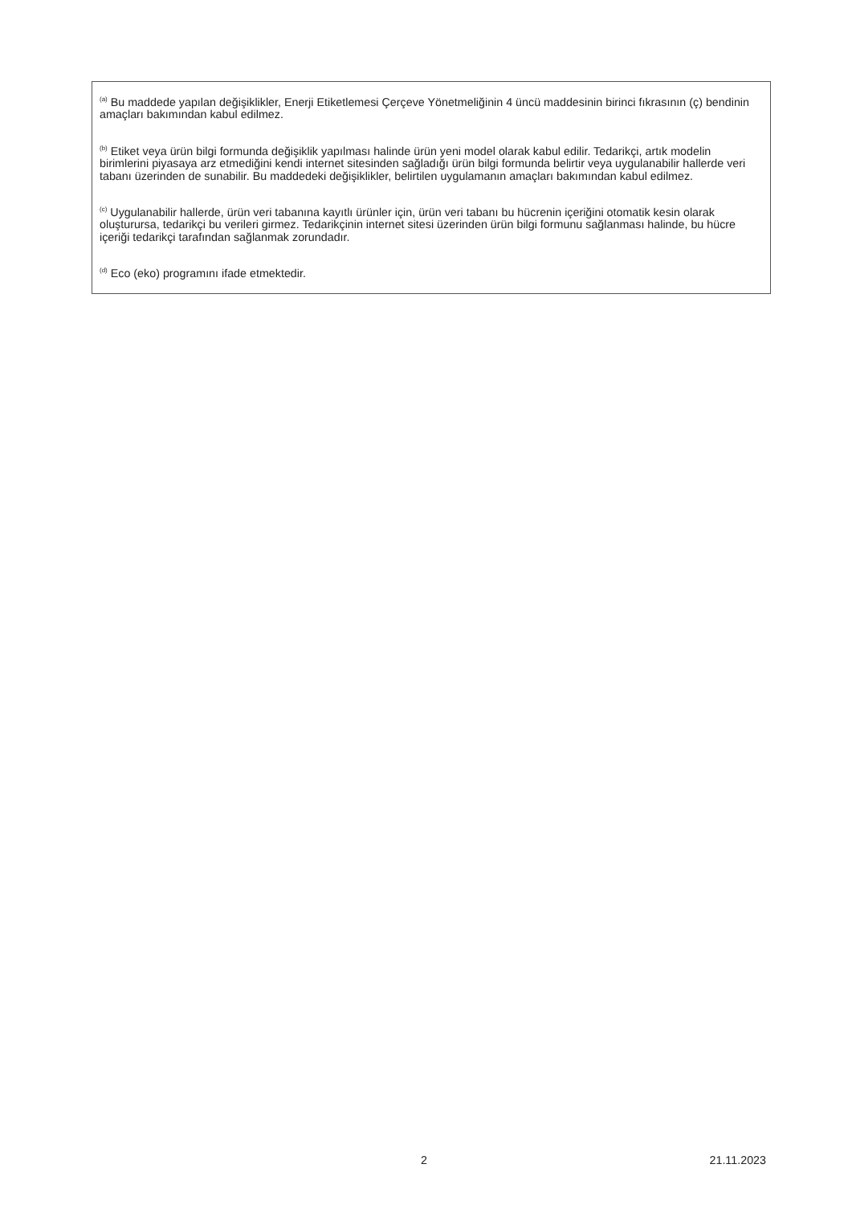<sup>(a)</sup> Bu maddede yapılan değişiklikler, Enerji Etiketlemesi Çerçeve Yönetmeliğinin 4 üncü maddesinin birinci fıkrasının (ç) bendinin amaçları bakımından kabul edilmez.
<sup>(b)</sup> Etiket veya ürün bilgi formunda değişiklik yapılması halinde ürün yeni model olarak kabul edilir. Tedarikçi, artık modelin birimlerini piyasaya arz etmediğini kendi internet sitesinden sağladığı ürün bilgi formunda belirtir veya uygulanabilir hallerde veri tabanı üzerinden de sunabilir. Bu maddedeki değişiklikler, belirtilen uygulamanın amaçları bakımından kabul edilmez.
<sup>(c)</sup> Uygulanabilir hallerde, ürün veri tabanına kayıtlı ürünler için, ürün veri tabanı bu hücrenin içeriğini otomatik kesin olarak oluşturursa, tedarikçi bu verileri girmez. Tedarikçinin internet sitesi üzerinden ürün bilgi formunu sağlanması halinde, bu hücre içeriği tedarikçi tarafından sağlanmak zorundadır.
<sup>(d)</sup> Eco (eko) programını ifade etmektedir.
2 21.11.2023